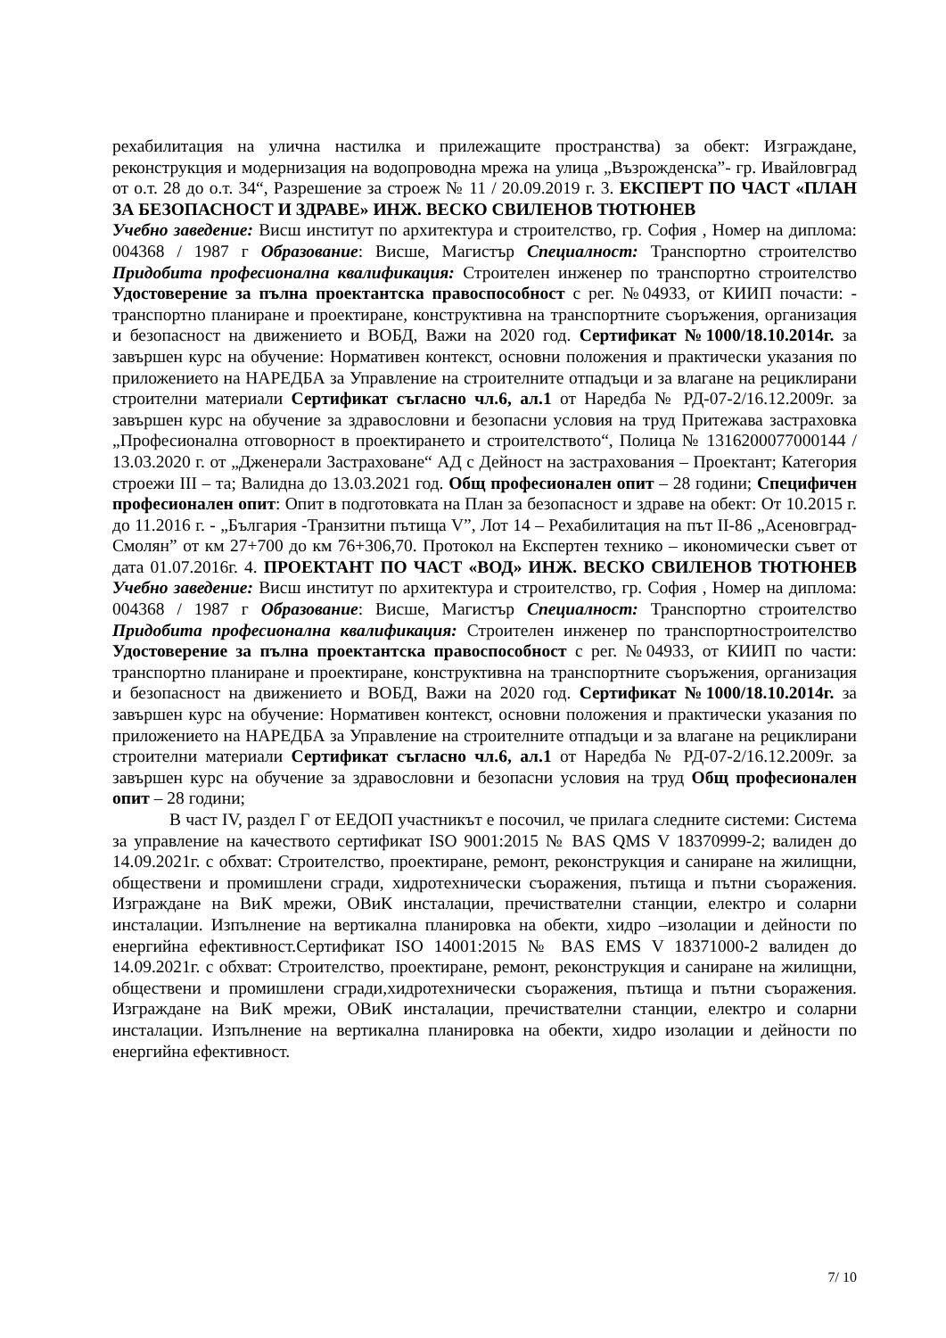рехабилитация на улична настилка и прилежащите пространства) за обект: Изграждане, реконструкция и модернизация на водопроводна мрежа на улица „Възрожденска”- гр. Ивайловград от о.т. 28 до о.т. 34“, Разрешение за строеж № 11 / 20.09.2019 г. 3. ЕКСПЕРТ ПО ЧАСТ «ПЛАН ЗА БЕЗОПАСНОСТ И ЗДРАВЕ» ИНЖ. ВЕСКО СВИЛЕНОВ ТЮТЮНЕВ
Учебно заведение: Висш институт по архитектура и строителство, гр. София , Номер на диплома: 004368 / 1987 г Образование: Висше, Магистър Специалност: Транспортно строителство Придобита професионална квалификация: Строителен инженер по транспортно строителство Удостоверение за пълна проектантска правоспособност с рег. №04933, от КИИП почасти: - транспортно планиране и проектиране, конструктивна на транспортните съоръжения, организация и безопасност на движението и ВОБД, Важи на 2020 год. Сертификат №1000/18.10.2014г. за завършен курс на обучение: Нормативен контекст, основни положения и практически указания по приложението на НАРЕДБА за Управление на строителните отпадъци и за влагане на рециклирани строителни материали Сертификат съгласно чл.6, ал.1 от Наредба № РД-07-2/16.12.2009г. за завършен курс на обучение за здравословни и безопасни условия на труд Притежава застраховка „Професионална отговорност в проектирането и строителството“, Полица № 1316200077000144 / 13.03.2020 г. от „Дженерали Застраховане“ АД с Дейност на застрахования – Проектант; Категория строежи III – та; Валидна до 13.03.2021 год. Общ професионален опит – 28 години; Специфичен професионален опит: Опит в подготовката на План за безопасност и здраве на обект: От 10.2015 г. до 11.2016 г. - „България -Транзитни пътища V”, Лот 14 – Рехабилитация на път II-86 „Асеновград-Смолян” от км 27+700 до км 76+306,70. Протокол на Експертен технико – икономически съвет от дата 01.07.2016г. 4. ПРОЕКТАНТ ПО ЧАСТ «ВОД» ИНЖ. ВЕСКО СВИЛЕНОВ ТЮТЮНЕВ Учебно заведение: Висш институт по архитектура и строителство, гр. София , Номер на диплома: 004368 / 1987 г Образование: Висше, Магистър Специалност: Транспортно строителство Придобита професионална квалификация: Строителен инженер по транспортностроителство Удостоверение за пълна проектантска правоспособност с рег. №04933, от КИИП по части: транспортно планиране и проектиране, конструктивна на транспортните съоръжения, организация и безопасност на движението и ВОБД, Важи на 2020 год. Сертификат №1000/18.10.2014г. за завършен курс на обучение: Нормативен контекст, основни положения и практически указания по приложението на НАРЕДБА за Управление на строителните отпадъци и за влагане на рециклирани строителни материали Сертификат съгласно чл.6, ал.1 от Наредба № РД-07-2/16.12.2009г. за завършен курс на обучение за здравословни и безопасни условия на труд Общ професионален опит – 28 години;
В част IV, раздел Г от ЕЕДОП участникът е посочил, че прилага следните системи: Система за управление на качеството сертификат ISO 9001:2015 № BAS QMS V 18370999-2; валиден до 14.09.2021г. с обхват: Строителство, проектиране, ремонт, реконструкция и саниране на жилищни, обществени и промишлени сгради, хидротехнически съоражения, пътища и пътни съоражения. Изграждане на ВиК мрежи, ОВиК инсталации, пречиствателни станции, електро и соларни инсталации. Изпълнение на вертикална планировка на обекти, хидро –изолации и дейности по енергийна ефективност.Сертификат ISO 14001:2015 № BAS EMS V 18371000-2 валиден до 14.09.2021г. с обхват: Строителство, проектиране, ремонт, реконструкция и саниране на жилищни, обществени и промишлени сгради,хидротехнически съоражения, пътища и пътни съоражения. Изграждане на ВиК мрежи, ОВиК инсталации, пречиствателни станции, електро и соларни инсталации. Изпълнение на вертикална планировка на обекти, хидро изолации и дейности по енергийна ефективност.
7/ 10